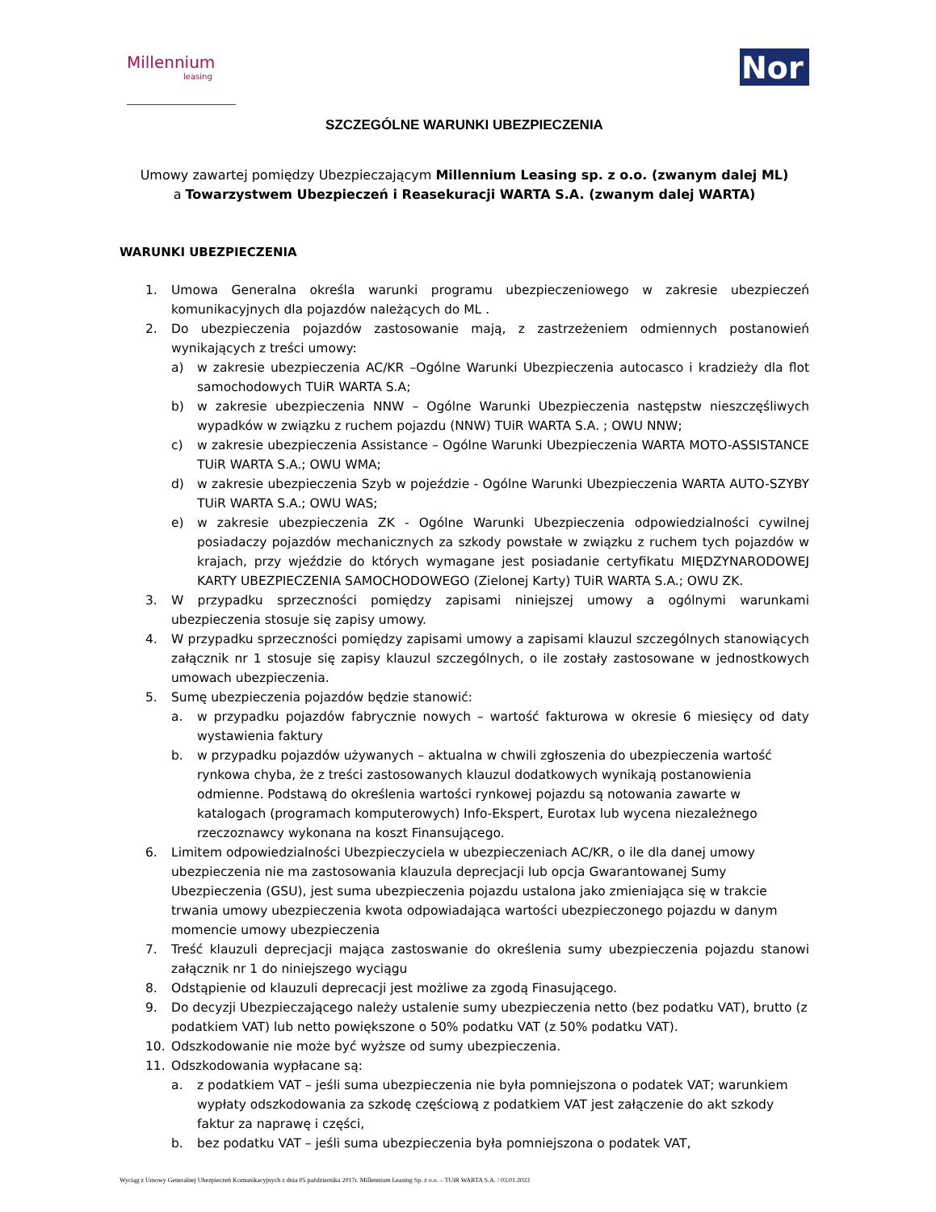Millennium
leasing
Nor
SZCZEGÓLNE WARUNKI UBEZPIECZENIA
Umowy zawartej pomiędzy Ubezpieczającym Millennium Leasing sp. z o.o. (zwanym dalej ML)
a Towarzystwem Ubezpieczeń i Reasekuracji WARTA S.A. (zwanym dalej WARTA)
WARUNKI UBEZPIECZENIA
1. Umowa Generalna określa warunki programu ubezpieczeniowego w zakresie ubezpieczeń komunikacyjnych dla pojazdów należących do ML .
2. Do ubezpieczenia pojazdów zastosowanie mają, z zastrzeżeniem odmiennych postanowień wynikających z treści umowy:
a) w zakresie ubezpieczenia AC/KR –Ogólne Warunki Ubezpieczenia autocasco i kradzieży dla flot samochodowych TUiR WARTA S.A;
b) w zakresie ubezpieczenia NNW – Ogólne Warunki Ubezpieczenia następstw nieszczęśliwych wypadków w związku z ruchem pojazdu (NNW) TUiR WARTA S.A. ; OWU NNW;
c) w zakresie ubezpieczenia Assistance – Ogólne Warunki Ubezpieczenia WARTA MOTO-ASSISTANCE TUiR WARTA S.A.; OWU WMA;
d) w zakresie ubezpieczenia Szyb w pojeździe - Ogólne Warunki Ubezpieczenia WARTA AUTO-SZYBY TUiR WARTA S.A.; OWU WAS;
e) w zakresie ubezpieczenia ZK - Ogólne Warunki Ubezpieczenia odpowiedzialności cywilnej posiadaczy pojazdów mechanicznych za szkody powstałe w związku z ruchem tych pojazdów w krajach, przy wjeździe do których wymagane jest posiadanie certyfikatu MIĘDZYNARODOWEJ KARTY UBEZPIECZENIA SAMOCHODOWEGO (Zielonej Karty) TUiR WARTA S.A.; OWU ZK.
3. W przypadku sprzeczności pomiędzy zapisami niniejszej umowy a ogólnymi warunkami ubezpieczenia stosuje się zapisy umowy.
4. W przypadku sprzeczności pomiędzy zapisami umowy a zapisami klauzul szczególnych stanowiących załącznik nr 1 stosuje się zapisy klauzul szczególnych, o ile zostały zastosowane w jednostkowych umowach ubezpieczenia.
5. Sumę ubezpieczenia pojazdów będzie stanowić:
a. w przypadku pojazdów fabrycznie nowych – wartość fakturowa w okresie 6 miesięcy od daty wystawienia faktury
b. w przypadku pojazdów używanych – aktualna w chwili zgłoszenia do ubezpieczenia wartość rynkowa chyba, że z treści zastosowanych klauzul dodatkowych wynikają postanowienia odmienne. Podstawą do określenia wartości rynkowej pojazdu są notowania zawarte w katalogach (programach komputerowych) Info-Ekspert, Eurotax lub wycena niezależnego rzeczoznawcy wykonana na koszt Finansującego.
6. Limitem odpowiedzialności Ubezpieczyciela w ubezpieczeniach AC/KR, o ile dla danej umowy ubezpieczenia nie ma zastosowania klauzula deprecjacji lub opcja Gwarantowanej Sumy Ubezpieczenia (GSU), jest suma ubezpieczenia pojazdu ustalona jako zmieniająca się w trakcie trwania umowy ubezpieczenia kwota odpowiadająca wartości ubezpieczonego pojazdu w danym momencie umowy ubezpieczenia
7. Treść klauzuli deprecjacji mająca zastoswanie do określenia sumy ubezpieczenia pojazdu stanowi załącznik nr 1 do niniejszego wyciągu
8. Odstąpienie od klauzuli deprecacji jest możliwe za zgodą Finasującego.
9. Do decyzji Ubezpieczającego należy ustalenie sumy ubezpieczenia netto (bez podatku VAT), brutto (z podatkiem VAT) lub netto powiększone o 50% podatku VAT (z 50% podatku VAT).
10. Odszkodowanie nie może być wyższe od sumy ubezpieczenia.
11. Odszkodowania wypłacane są:
a. z podatkiem VAT – jeśli suma ubezpieczenia nie była pomniejszona o podatek VAT; warunkiem wypłaty odszkodowania za szkodę częściową z podatkiem VAT jest załączenie do akt szkody faktur za naprawę i części,
b. bez podatku VAT – jeśli suma ubezpieczenia była pomniejszona o podatek VAT,
Wyciąg z Umowy Generalnej Ubezpieczeń Komunikacyjnych z dnia 05 października 2017r. Millennium Leasing Sp. z o.o. – TUiR WARTA S.A. / 03.01.2023